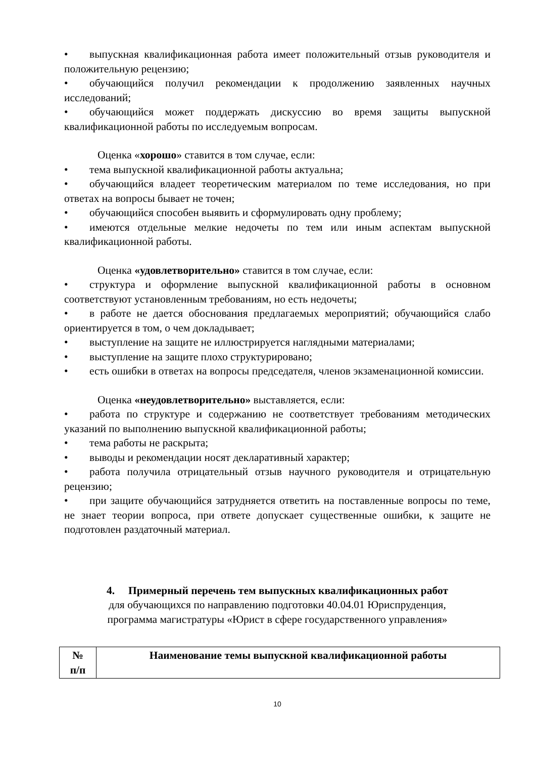• выпускная квалификационная работа имеет положительный отзыв руководителя и положительную рецензию;
• обучающийся получил рекомендации к продолжению заявленных научных исследований;
• обучающийся может поддержать дискуссию во время защиты выпускной квалификационной работы по исследуемым вопросам.
Оценка «хорошо» ставится в том случае, если:
• тема выпускной квалификационной работы актуальна;
• обучающийся владеет теоретическим материалом по теме исследования, но при ответах на вопросы бывает не точен;
• обучающийся способен выявить и сформулировать одну проблему;
• имеются отдельные мелкие недочеты по тем или иным аспектам выпускной квалификационной работы.
Оценка «удовлетворительно» ставится в том случае, если:
• структура и оформление выпускной квалификационной работы в основном соответствуют установленным требованиям, но есть недочеты;
• в работе не дается обоснования предлагаемых мероприятий; обучающийся слабо ориентируется в том, о чем докладывает;
• выступление на защите не иллюстрируется наглядными материалами;
• выступление на защите плохо структурировано;
• есть ошибки в ответах на вопросы председателя, членов экзаменационной комиссии.
Оценка «неудовлетворительно» выставляется, если:
• работа по структуре и содержанию не соответствует требованиям методических указаний по выполнению выпускной квалификационной работы;
• тема работы не раскрыта;
• выводы и рекомендации носят декларативный характер;
• работа получила отрицательный отзыв научного руководителя и отрицательную рецензию;
• при защите обучающийся затрудняется ответить на поставленные вопросы по теме, не знает теории вопроса, при ответе допускает существенные ошибки, к защите не подготовлен раздаточный материал.
4. Примерный перечень тем выпускных квалификационных работ
для обучающихся по направлению подготовки 40.04.01 Юриспруденция,
программа магистратуры «Юрист в сфере государственного управления»
| № п/п | Наименование темы выпускной квалификационной работы |
| --- | --- |
10